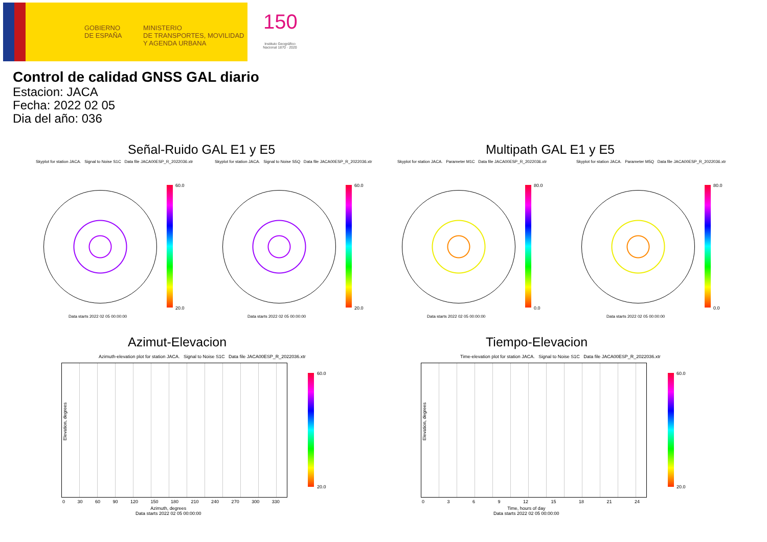GOBIERNO
DE ESPAÑA
MINISTERIO
DE TRANSPORTES, MOVILIDAD
Y AGENDA URBANA
150
Instituto Geográfico Nacional 1870 · 2020
Control de calidad GNSS GAL diario
Estacion: JACA
Fecha: 2022 02 05
Dia del año: 036
Señal-Ruido GAL E1 y E5 Multipath GAL E1 y E5
Skyplot for station JACA. Signal to Noise S1C Data file JACA00ESP_R_2022036.xtr
Skyplot for station JACA. Signal to Noise S5Q Data file JACA00ESP_R_2022036.xtr
Skyplot for station JACA. Parameter M1C Data file JACA00ESP_R_2022036.xtr
Skyplot for station JACA. Parameter M5Q Data file JACA00ESP_R_2022036.xtr
60.0
20.0
60.0
20.0
80.0
0.0
80.0
0.0
Data starts 2022 02 05 00:00:00
Data starts 2022 02 05 00:00:00
Data starts 2022 02 05 00:00:00
Data starts 2022 02 05 00:00:00
Azimut-Elevacion Tiempo-Elevacion
Azimuth-elevation plot for station JACA. Signal to Noise S1C Data file JACA00ESP_R_2022036.xtr
Time-elevation plot for station JACA. Signal to Noise S1C Data file JACA00ESP_R_2022036.xtr
60.0
20.0
60.0
20.0
Elevation, degrees Elevation, degrees
0 30 60 90 120 150 180 210 240 270 300 330
0 3 6 9 12 15 18 21 24
Azimuth, degrees
Data starts 2022 02 05 00:00:00
Time, hours of day
Data starts 2022 02 05 00:00:00